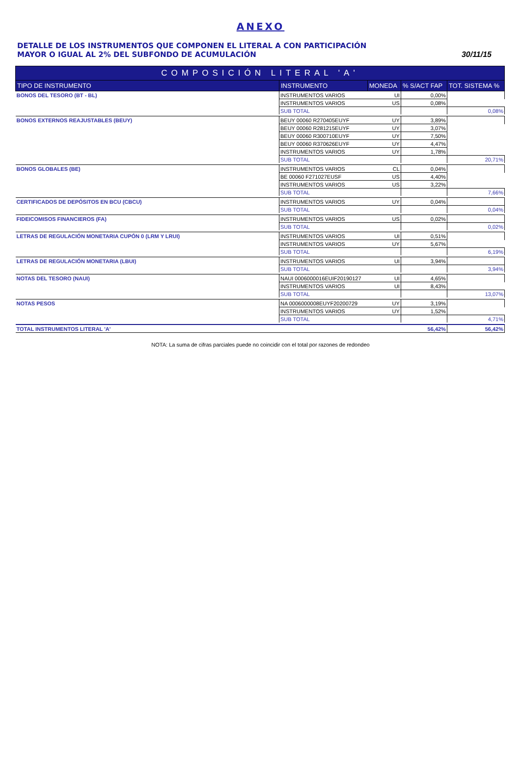ANEXO
DETALLE DE LOS INSTRUMENTOS QUE COMPONEN EL LITERAL A CON PARTICIPACIÓN
MAYOR O IGUAL AL 2% DEL SUBFONDO DE ACUMULACIÓN
30/11/15
| COMPOSICIÓN LITERAL 'A' | | | | |
| TIPO DE INSTRUMENTO | INSTRUMENTO | MONEDA | % S/ACT FAP | TOT. SISTEMA % |
| BONOS DEL TESORO (BT - BL) | INSTRUMENTOS VARIOS | UI | 0,00% | |
| | INSTRUMENTOS VARIOS | US | 0,08% | |
| | SUB TOTAL | | | 0,08% |
| BONOS EXTERNOS REAJUSTABLES (BEUY) | BEUY 00060 R270405EUYF | UY | 3,89% | |
| | BEUY 00060 R281215EUYF | UY | 3,07% | |
| | BEUY 00060 R300710EUYF | UY | 7,50% | |
| | BEUY 00060 R370626EUYF | UY | 4,47% | |
| | INSTRUMENTOS VARIOS | UY | 1,78% | |
| | SUB TOTAL | | | 20,71% |
| BONOS GLOBALES (BE) | INSTRUMENTOS VARIOS | CL | 0,04% | |
| | BE 00060 F271027EUSF | US | 4,40% | |
| | INSTRUMENTOS VARIOS | US | 3,22% | |
| | SUB TOTAL | | | 7,66% |
| CERTIFICADOS DE DEPÓSITOS EN BCU (CBCU) | INSTRUMENTOS VARIOS | UY | 0,04% | |
| | SUB TOTAL | | | 0,04% |
| FIDEICOMISOS FINANCIEROS (FA) | INSTRUMENTOS VARIOS | US | 0,02% | |
| | SUB TOTAL | | | 0,02% |
| LETRAS DE REGULACIÓN MONETARIA CUPÓN 0 (LRM Y LRUI) | INSTRUMENTOS VARIOS | UI | 0,51% | |
| | INSTRUMENTOS VARIOS | UY | 5,67% | |
| | SUB TOTAL | | | 6,19% |
| LETRAS DE REGULACIÓN MONETARIA (LBUI) | INSTRUMENTOS VARIOS | UI | 3,94% | |
| | SUB TOTAL | | | 3,94% |
| NOTAS DEL TESORO (NAUI) | NAUI 0006000016EUIF20190127 | UI | 4,65% | |
| | INSTRUMENTOS VARIOS | UI | 8,43% | |
| | SUB TOTAL | | | 13,07% |
| NOTAS PESOS | NA 0006000008EUYF20200729 | UY | 3,19% | |
| | INSTRUMENTOS VARIOS | UY | 1,52% | |
| | SUB TOTAL | | | 4,71% |
| TOTAL INSTRUMENTOS LITERAL 'A' | | | 56,42% | 56,42% |
NOTA: La suma de cifras parciales puede no coincidir con el total por razones de redondeo